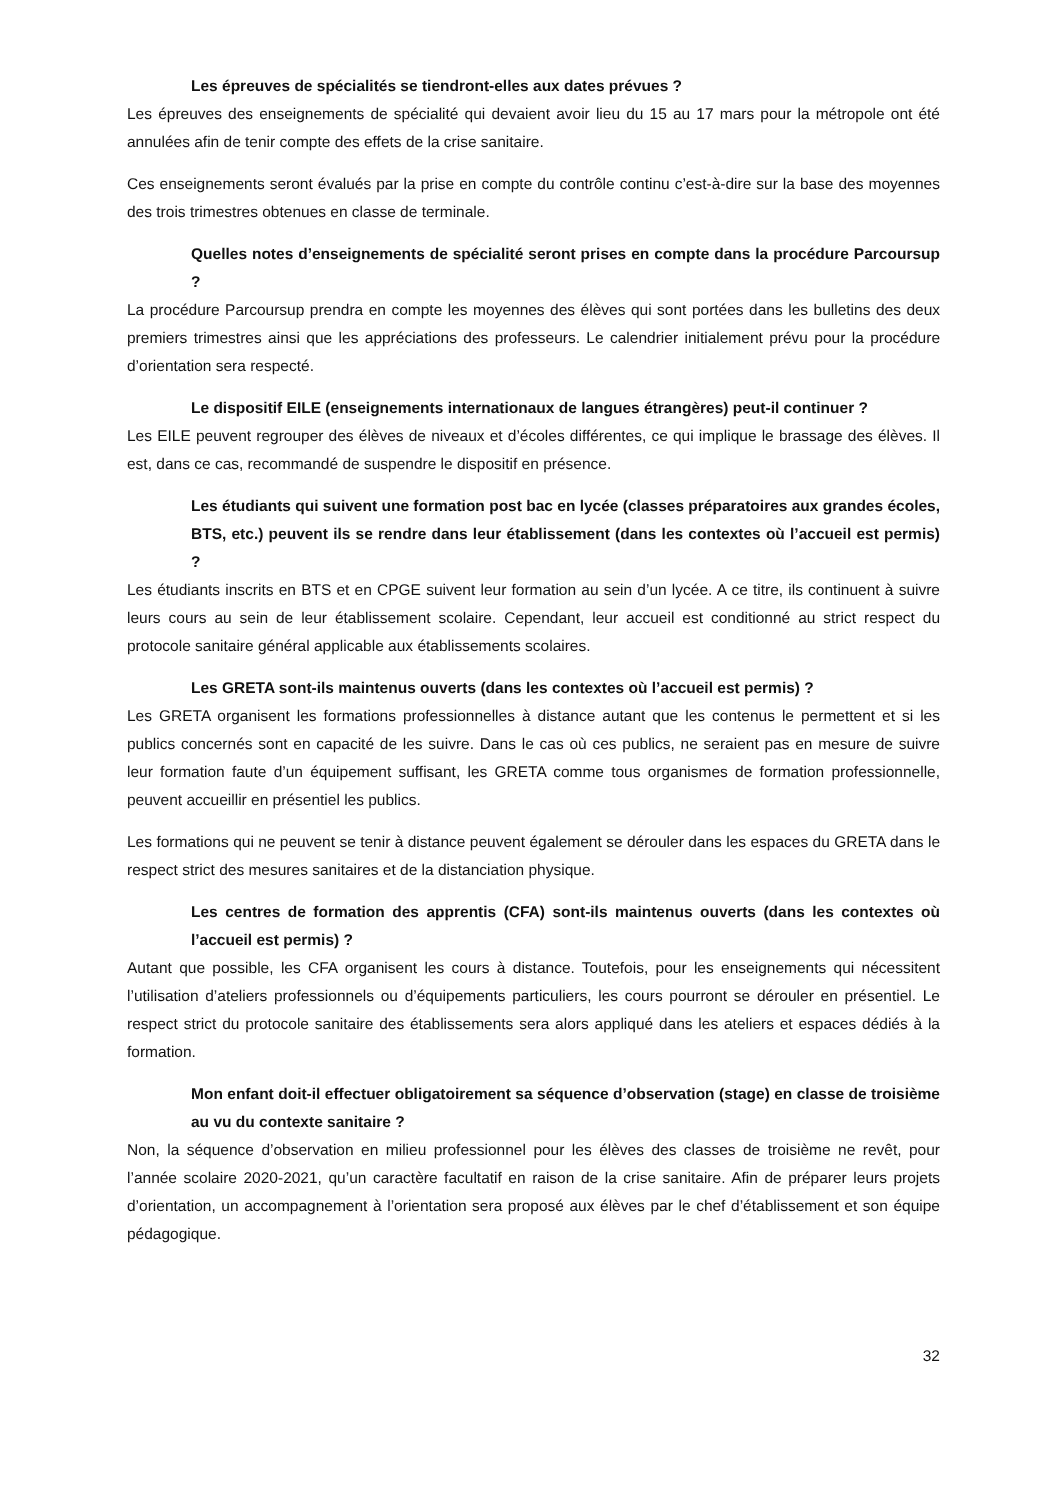Les épreuves de spécialités se tiendront-elles aux dates prévues ?
Les épreuves des enseignements de spécialité qui devaient avoir lieu du 15 au 17 mars pour la métropole ont été annulées afin de tenir compte des effets de la crise sanitaire.
Ces enseignements seront évalués par la prise en compte du contrôle continu c’est-à-dire sur la base des moyennes des trois trimestres obtenues en classe de terminale.
Quelles notes d’enseignements de spécialité seront prises en compte dans la procédure Parcoursup ?
La procédure Parcoursup prendra en compte les moyennes des élèves qui sont portées dans les bulletins des deux premiers trimestres ainsi que les appréciations des professeurs. Le calendrier initialement prévu pour la procédure d’orientation sera respecté.
Le dispositif EILE (enseignements internationaux de langues étrangères) peut-il continuer ?
Les EILE peuvent regrouper des élèves de niveaux et d’écoles différentes, ce qui implique le brassage des élèves. Il est, dans ce cas, recommandé de suspendre le dispositif en présence.
Les étudiants qui suivent une formation post bac en lycée (classes préparatoires aux grandes écoles, BTS, etc.) peuvent ils se rendre dans leur établissement (dans les contextes où l’accueil est permis) ?
Les étudiants inscrits en BTS et en CPGE suivent leur formation au sein d’un lycée. A ce titre, ils continuent à suivre leurs cours au sein de leur établissement scolaire. Cependant, leur accueil est conditionné au strict respect du protocole sanitaire général applicable aux établissements scolaires.
Les GRETA sont-ils maintenus ouverts (dans les contextes où l’accueil est permis) ?
Les GRETA organisent les formations professionnelles à distance autant que les contenus le permettent et si les publics concernés sont en capacité de les suivre. Dans le cas où ces publics, ne seraient pas en mesure de suivre leur formation faute d’un équipement suffisant, les GRETA comme tous organismes de formation professionnelle, peuvent accueillir en présentiel les publics.
Les formations qui ne peuvent se tenir à distance peuvent également se dérouler dans les espaces du GRETA dans le respect strict des mesures sanitaires et de la distanciation physique.
Les centres de formation des apprentis (CFA) sont-ils maintenus ouverts (dans les contextes où l’accueil est permis) ?
Autant que possible, les CFA organisent les cours à distance. Toutefois, pour les enseignements qui nécessitent l’utilisation d’ateliers professionnels ou d’équipements particuliers, les cours pourront se dérouler en présentiel. Le respect strict du protocole sanitaire des établissements sera alors appliqué dans les ateliers et espaces dédiés à la formation.
Mon enfant doit-il effectuer obligatoirement sa séquence d’observation (stage) en classe de troisième au vu du contexte sanitaire ?
Non, la séquence d’observation en milieu professionnel pour les élèves des classes de troisième ne revêt, pour l’année scolaire 2020-2021, qu’un caractère facultatif en raison de la crise sanitaire. Afin de préparer leurs projets d’orientation, un accompagnement à l’orientation sera proposé aux élèves par le chef d’établissement et son équipe pédagogique.
32